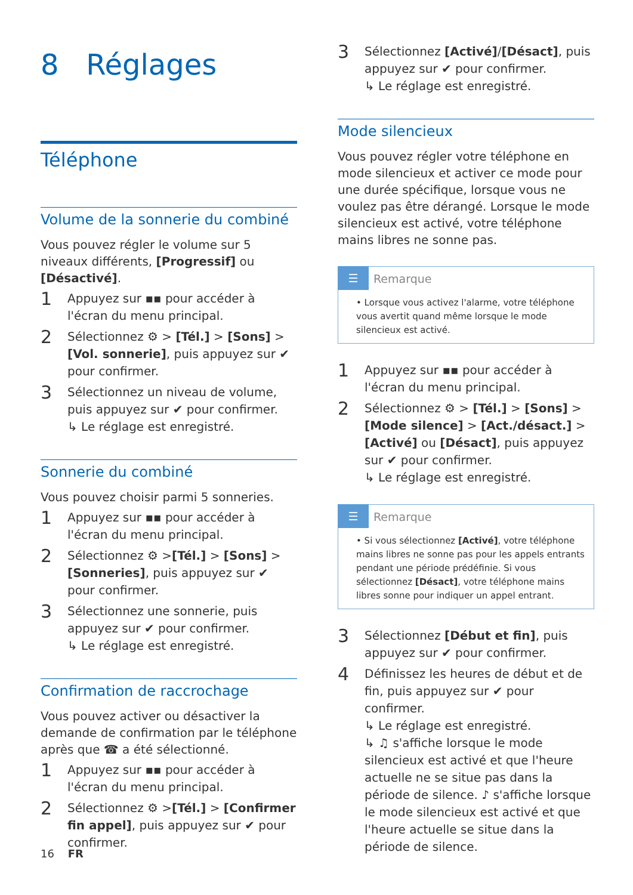8 Réglages
Téléphone
Volume de la sonnerie du combiné
Vous pouvez régler le volume sur 5 niveaux différents, [Progressif] ou [Désactivé].
1 Appuyez sur ▪▪ pour accéder à l'écran du menu principal.
2 Sélectionnez ⚙ > [Tél.] > [Sons] > [Vol. sonnerie], puis appuyez sur ✔ pour confirmer.
3 Sélectionnez un niveau de volume, puis appuyez sur ✔ pour confirmer.
↳ Le réglage est enregistré.
Sonnerie du combiné
Vous pouvez choisir parmi 5 sonneries.
1 Appuyez sur ▪▪ pour accéder à l'écran du menu principal.
2 Sélectionnez ⚙ >[Tél.] > [Sons] > [Sonneries], puis appuyez sur ✔ pour confirmer.
3 Sélectionnez une sonnerie, puis appuyez sur ✔ pour confirmer.
↳ Le réglage est enregistré.
Confirmation de raccrochage
Vous pouvez activer ou désactiver la demande de confirmation par le téléphone après que ☎ a été sélectionné.
1 Appuyez sur ▪▪ pour accéder à l'écran du menu principal.
2 Sélectionnez ⚙ >[Tél.] > [Confirmer fin appel], puis appuyez sur ✔ pour confirmer.
3 Sélectionnez [Activé]/[Désact], puis appuyez sur ✔ pour confirmer.
↳ Le réglage est enregistré.
Mode silencieux
Vous pouvez régler votre téléphone en mode silencieux et activer ce mode pour une durée spécifique, lorsque vous ne voulez pas être dérangé. Lorsque le mode silencieux est activé, votre téléphone mains libres ne sonne pas.
☰ Remarque
• Lorsque vous activez l'alarme, votre téléphone vous avertit quand même lorsque le mode silencieux est activé.
1 Appuyez sur ▪▪ pour accéder à l'écran du menu principal.
2 Sélectionnez ⚙ > [Tél.] > [Sons] > [Mode silence] > [Act./désact.] > [Activé] ou [Désact], puis appuyez sur ✔ pour confirmer.
↳ Le réglage est enregistré.
☰ Remarque
• Si vous sélectionnez [Activé], votre téléphone mains libres ne sonne pas pour les appels entrants pendant une période prédéfinie. Si vous sélectionnez [Désact], votre téléphone mains libres sonne pour indiquer un appel entrant.
3 Sélectionnez [Début et fin], puis appuyez sur ✔ pour confirmer.
4 Définissez les heures de début et de fin, puis appuyez sur ✔ pour confirmer.
↳ Le réglage est enregistré.
↳ ♫ s'affiche lorsque le mode silencieux est activé et que l'heure actuelle ne se situe pas dans la période de silence. ♪ s'affiche lorsque le mode silencieux est activé et que l'heure actuelle se situe dans la période de silence.
16 FR